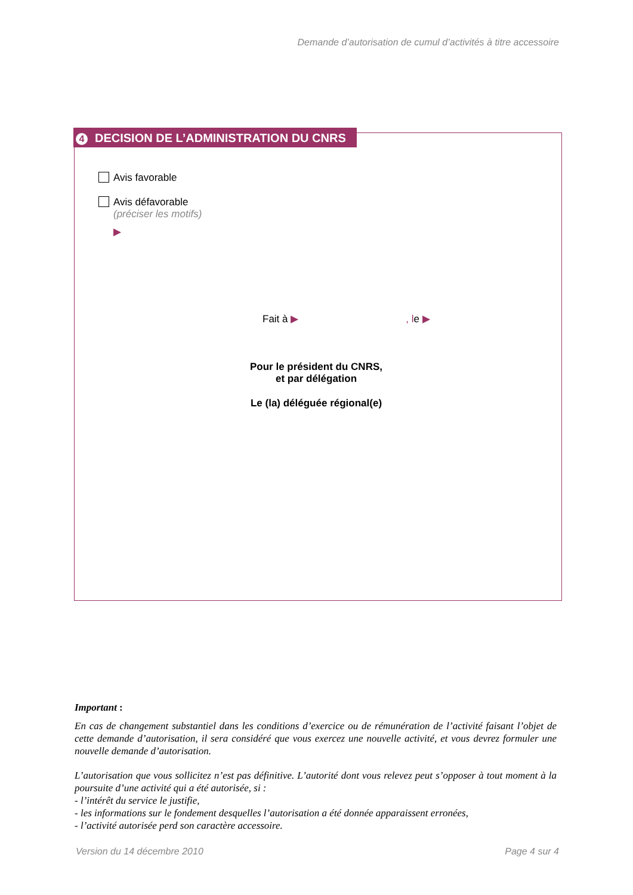Demande d’autorisation de cumul d’activités à titre accessoire
4 DECISION DE L’ADMINISTRATION DU CNRS
Avis favorable
Avis défavorable
(préciser les motifs)
▶
Fait à ▶ , le ▶
Pour le président du CNRS,
et par délégation
Le (la) déléguée régional(e)
Important :
En cas de changement substantiel dans les conditions d’exercice ou de rémunération de l’activité faisant l’objet de cette demande d’autorisation, il sera considéré que vous exercez une nouvelle activité, et vous devrez formuler une nouvelle demande d’autorisation.
L’autorisation que vous sollicitez n’est pas définitive. L’autorité dont vous relevez peut s’opposer à tout moment à la poursuite d’une activité qui a été autorisée, si :
- l’intérêt du service le justifie,
- les informations sur le fondement desquelles l’autorisation a été donnée apparaissent erronées,
- l’activité autorisée perd son caractère accessoire.
Version du 14 décembre 2010 Page 4 sur 4